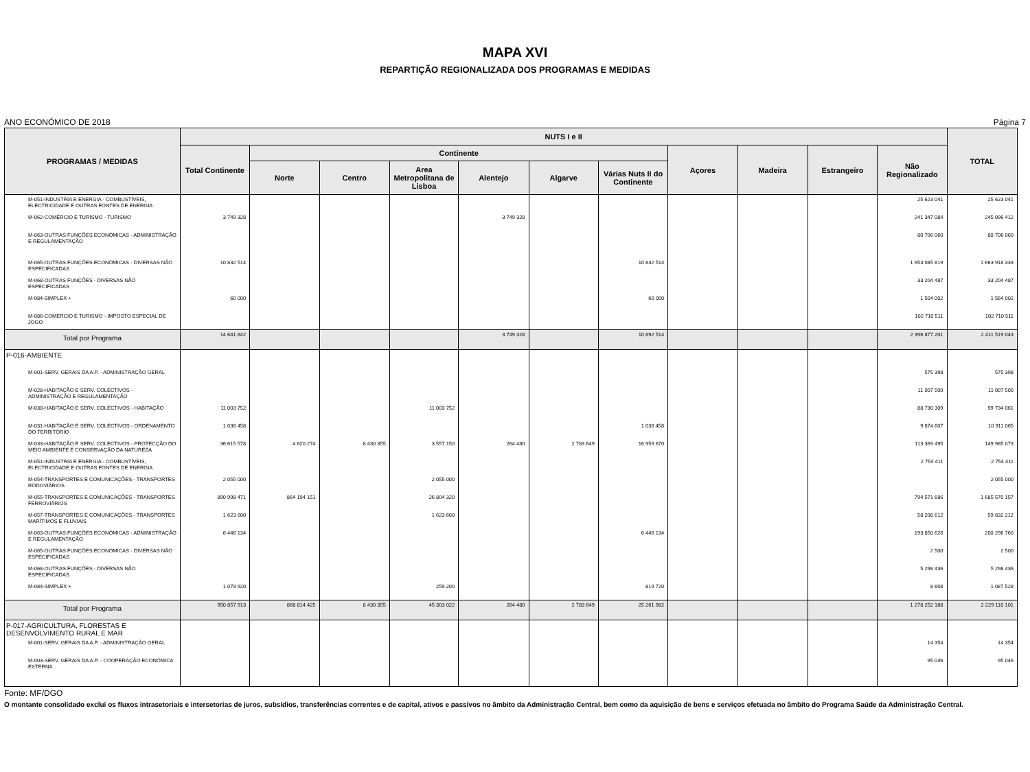MAPA XVI
REPARTIÇÃO REGIONALIZADA DOS PROGRAMAS E MEDIDAS
ANO ECONÓMICO DE 2018 Página 7
| PROGRAMAS / MEDIDAS | NUTS I e II | | | | | | | | | | | TOTAL |
| --- | --- | --- | --- | --- | --- | --- | --- | --- | --- | --- | --- | --- |
| | Total Continente | Continente | | | | | | Açores | Madeira | Estrangeiro | Não Regionalizado | |
| | | Norte | Centro | Area Metropolitana de Lisboa | Alentejo | Algarve | Várias Nuts II do Continente | | | | | |
| M-051-INDUSTRIA E ENERGIA - COMBUSTÍVEIS, ELECTRICIDADE E OUTRAS FONTES DE ENERGIA | | | | | | | | | | | 25 623 041 | 25 623 041 |
| M-062-COMÉRCIO E TURISMO - TURISMO | 3 749 328 | | | | 3 749 328 | | | | | | 241 347 084 | 245 096 412 |
| M-063-OUTRAS FUNÇÕES ECONÓMICAS - ADMINISTRAÇÃO E REGULAMENTAÇÃO | | | | | | | | | | | 80 706 060 | 80 706 060 |
| M-065-OUTRAS FUNÇÕES ECONÓMICAS - DIVERSAS NÃO ESPECIFICADAS | 10 832 514 | | | | | | 10 832 514 | | | | 1 653 085 819 | 1 663 918 333 |
| M-068-OUTRAS FUNÇÕES - DIVERSAS NÃO ESPECIFICADAS | | | | | | | | | | | 33 204 487 | 33 204 487 |
| M-084-SIMPLEX + | 60 000 | | | | | | 60 000 | | | | 1 504 002 | 1 564 002 |
| M-086-COMERCIO E TURISMO - IMPOSTO ESPECIAL DE JOGO | | | | | | | | | | | 102 710 511 | 102 710 511 |
| Total por Programa | 14 641 842 | | | | 3 749 328 | | 10 892 514 | | | | 2 396 877 201 | 2 411 519 043 |
| P-016-AMBIENTE | | | | | | | | | | | | |
| M-001-SERV. GERAIS DA A.P. - ADMINISTRAÇÃO GERAL | | | | | | | | | | | 575 398 | 575 398 |
| M-028-HABITAÇÃO E SERV. COLECTIVOS - ADMINISTRAÇÃO E REGULAMENTAÇÃO | | | | | | | | | | | 11 007 500 | 11 007 500 |
| M-030-HABITAÇÃO E SERV. COLECTIVOS - HABITAÇÃO | 11 003 752 | | | 11 003 752 | | | | | | | 88 730 309 | 99 734 061 |
| M-031-HABITAÇÃO E SERV. COLECTIVOS - ORDENAMENTO DO TERRITÓRIO | 1 036 458 | | | | | | 1 036 458 | | | | 9 874 607 | 10 911 065 |
| M-033-HABITAÇÃO E SERV. COLECTIVOS - PROTECÇÃO DO MEIO AMBIENTE E CONSERVAÇÃO DA NATUREZA | 36 615 578 | 4 620 274 | 8 430 355 | 3 557 150 | 264 480 | 2 783 649 | 16 959 670 | | | | 113 369 495 | 149 985 073 |
| M-051-INDUSTRIA E ENERGIA - COMBUSTÍVEIS, ELECTRICIDADE E OUTRAS FONTES DE ENERGIA | | | | | | | | | | | 2 754 411 | 2 754 411 |
| M-054-TRANSPORTES E COMUNICAÇÕES - TRANSPORTES RODOVIÁRIOS | 2 055 000 | | | 2 055 000 | | | | | | | | 2 055 000 |
| M-055-TRANSPORTES E COMUNICAÇÕES - TRANSPORTES FERROVIÁRIOS | 890 998 471 | 864 194 151 | | 26 804 320 | | | | | | | 794 571 686 | 1 685 570 157 |
| M-057-TRANSPORTES E COMUNICAÇÕES - TRANSPORTES MARÍTIMOS E FLUVIAIS | 1 623 600 | | | 1 623 600 | | | | | | | 58 208 612 | 59 832 212 |
| M-063-OUTRAS FUNÇÕES ECONÓMICAS - ADMINISTRAÇÃO E REGULAMENTAÇÃO | 6 446 134 | | | | | | 6 446 134 | | | | 193 850 626 | 200 296 760 |
| M-065-OUTRAS FUNÇÕES ECONÓMICAS - DIVERSAS NÃO ESPECIFICADAS | | | | | | | | | | | 2 500 | 2 500 |
| M-068-OUTRAS FUNÇÕES - DIVERSAS NÃO ESPECIFICADAS | | | | | | | | | | | 5 298 436 | 5 298 436 |
| M-084-SIMPLEX + | 1 078 920 | | | 259 200 | | | 819 720 | | | | 8 608 | 1 087 528 |
| Total por Programa | 950 857 913 | 868 814 425 | 8 430 355 | 45 303 022 | 264 480 | 2 783 649 | 25 261 982 | | | | 1 278 252 188 | 2 229 110 101 |
| P-017-AGRICULTURA, FLORESTAS E DESENVOLVIMENTO RURAL E MAR | | | | | | | | | | | | |
| M-001-SERV. GERAIS DA A.P. - ADMINISTRAÇÃO GERAL | | | | | | | | | | | 14 354 | 14 354 |
| M-003-SERV. GERAIS DA A.P. - COOPERAÇÃO ECONÓMICA EXTERNA | | | | | | | | | | | 95 046 | 95 046 |
Fonte: MF/DGO
O montante consolidado exclui os fluxos intrasetoriais e intersetorias de juros, subsídios, transferências correntes e de capital, ativos e passivos no âmbito da Administração Central, bem como da aquisição de bens e serviços efetuada no âmbito do Programa Saúde da Administração Central.